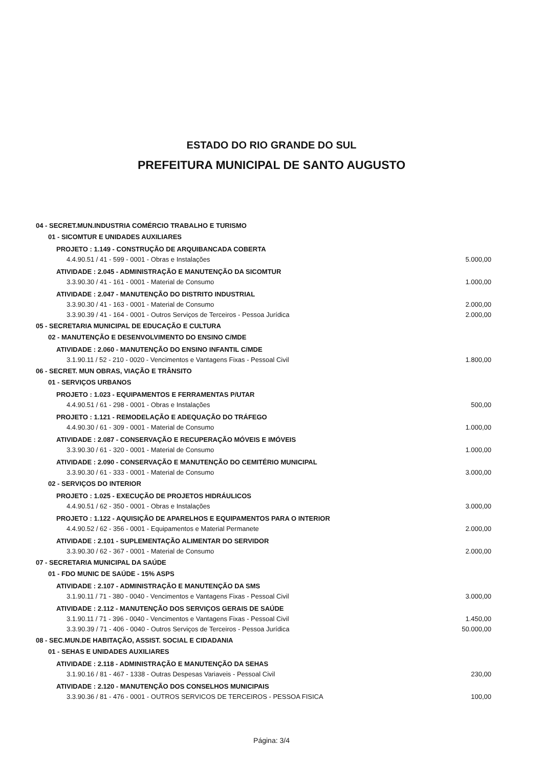ESTADO DO RIO GRANDE DO SUL
PREFEITURA MUNICIPAL DE SANTO AUGUSTO
| 04 - SECRET.MUN.INDUSTRIA COMÉRCIO TRABALHO E TURISMO | |
| 01 - SICOMTUR E UNIDADES AUXILIARES | |
| PROJETO : 1.149 - CONSTRUÇÃO DE ARQUIBANCADA COBERTA | |
| 4.4.90.51 / 41 - 599 - 0001 - Obras e Instalações | 5.000,00 |
| ATIVIDADE : 2.045 - ADMINISTRAÇÃO E MANUTENÇÃO DA SICOMTUR | |
| 3.3.90.30 / 41 - 161 - 0001 - Material de Consumo | 1.000,00 |
| ATIVIDADE : 2.047 - MANUTENÇÃO DO DISTRITO INDUSTRIAL | |
| 3.3.90.30 / 41 - 163 - 0001 - Material de Consumo | 2.000,00 |
| 3.3.90.39 / 41 - 164 - 0001 - Outros Serviços de Terceiros - Pessoa Jurídica | 2.000,00 |
| 05 - SECRETARIA MUNICIPAL DE EDUCAÇÃO E CULTURA | |
| 02 - MANUTENÇÃO E DESENVOLVIMENTO DO ENSINO C/MDE | |
| ATIVIDADE : 2.060 - MANUTENÇÃO DO ENSINO INFANTIL C/MDE | |
| 3.1.90.11 / 52 - 210 - 0020 - Vencimentos e Vantagens Fixas - Pessoal Civil | 1.800,00 |
| 06 - SECRET. MUN OBRAS, VIAÇÃO E TRÂNSITO | |
| 01 - SERVIÇOS URBANOS | |
| PROJETO : 1.023 - EQUIPAMENTOS E FERRAMENTAS P/UTAR | |
| 4.4.90.51 / 61 - 298 - 0001 - Obras e Instalações | 500,00 |
| PROJETO : 1.121 - REMODELAÇÃO E ADEQUAÇÃO DO TRÁFEGO | |
| 4.4.90.30 / 61 - 309 - 0001 - Material de Consumo | 1.000,00 |
| ATIVIDADE : 2.087 - CONSERVAÇÃO E RECUPERAÇÃO MÓVEIS E IMÓVEIS | |
| 3.3.90.30 / 61 - 320 - 0001 - Material de Consumo | 1.000,00 |
| ATIVIDADE : 2.090 - CONSERVAÇÃO E MANUTENÇÃO DO CEMITÉRIO MUNICIPAL | |
| 3.3.90.30 / 61 - 333 - 0001 - Material de Consumo | 3.000,00 |
| 02 - SERVIÇOS DO INTERIOR | |
| PROJETO : 1.025 - EXECUÇÃO DE PROJETOS HIDRÁULICOS | |
| 4.4.90.51 / 62 - 350 - 0001 - Obras e Instalações | 3.000,00 |
| PROJETO : 1.122 - AQUISIÇÃO DE APARELHOS E EQUIPAMENTOS PARA O INTERIOR | |
| 4.4.90.52 / 62 - 356 - 0001 - Equipamentos e Material Permanete | 2.000,00 |
| ATIVIDADE : 2.101 - SUPLEMENTAÇÃO ALIMENTAR DO SERVIDOR | |
| 3.3.90.30 / 62 - 367 - 0001 - Material de Consumo | 2.000,00 |
| 07 - SECRETARIA MUNICIPAL DA SAÚDE | |
| 01 - FDO MUNIC DE SAÚDE - 15% ASPS | |
| ATIVIDADE : 2.107 - ADMINISTRAÇÃO E MANUTENÇÃO DA SMS | |
| 3.1.90.11 / 71 - 380 - 0040 - Vencimentos e Vantagens Fixas - Pessoal Civil | 3.000,00 |
| ATIVIDADE : 2.112 - MANUTENÇÃO DOS SERVIÇOS GERAIS DE SAÚDE | |
| 3.1.90.11 / 71 - 396 - 0040 - Vencimentos e Vantagens Fixas - Pessoal Civil | 1.450,00 |
| 3.3.90.39 / 71 - 406 - 0040 - Outros Serviços de Terceiros - Pessoa Jurídica | 50.000,00 |
| 08 - SEC.MUN.DE HABITAÇÃO, ASSIST. SOCIAL E CIDADANIA | |
| 01 - SEHAS E UNIDADES AUXILIARES | |
| ATIVIDADE : 2.118 - ADMINISTRAÇÃO E MANUTENÇÃO DA SEHAS | |
| 3.1.90.16 / 81 - 467 - 1338 - Outras Despesas Variaveis - Pessoal Civil | 230,00 |
| ATIVIDADE : 2.120 - MANUTENÇÃO DOS CONSELHOS MUNICIPAIS | |
| 3.3.90.36 / 81 - 476 - 0001 - OUTROS SERVICOS DE TERCEIROS - PESSOA FISICA | 100,00 |
Página: 3/4